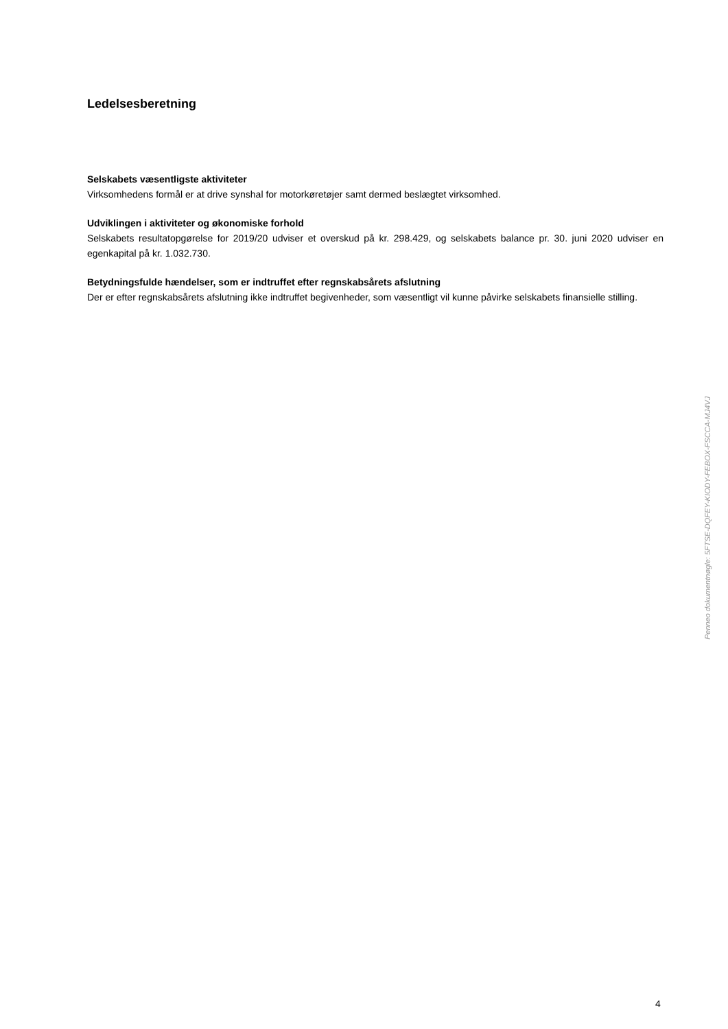Ledelsesberetning
Selskabets væsentligste aktiviteter
Virksomhedens formål er at drive synshal for motorkøretøjer samt dermed beslægtet virksomhed.
Udviklingen i aktiviteter og økonomiske forhold
Selskabets resultatopgørelse for 2019/20 udviser et overskud på kr. 298.429, og selskabets balance pr. 30. juni 2020 udviser en egenkapital på kr. 1.032.730.
Betydningsfulde hændelser, som er indtruffet efter regnskabsårets afslutning
Der er efter regnskabsårets afslutning ikke indtruffet begivenheder, som væsentligt vil kunne påvirke selskabets finansielle stilling.
Penneo dokumentnøgle: 5FTSE-DQFEY-KIODY-FEBOX-FSCCA-MJ4VJ
4